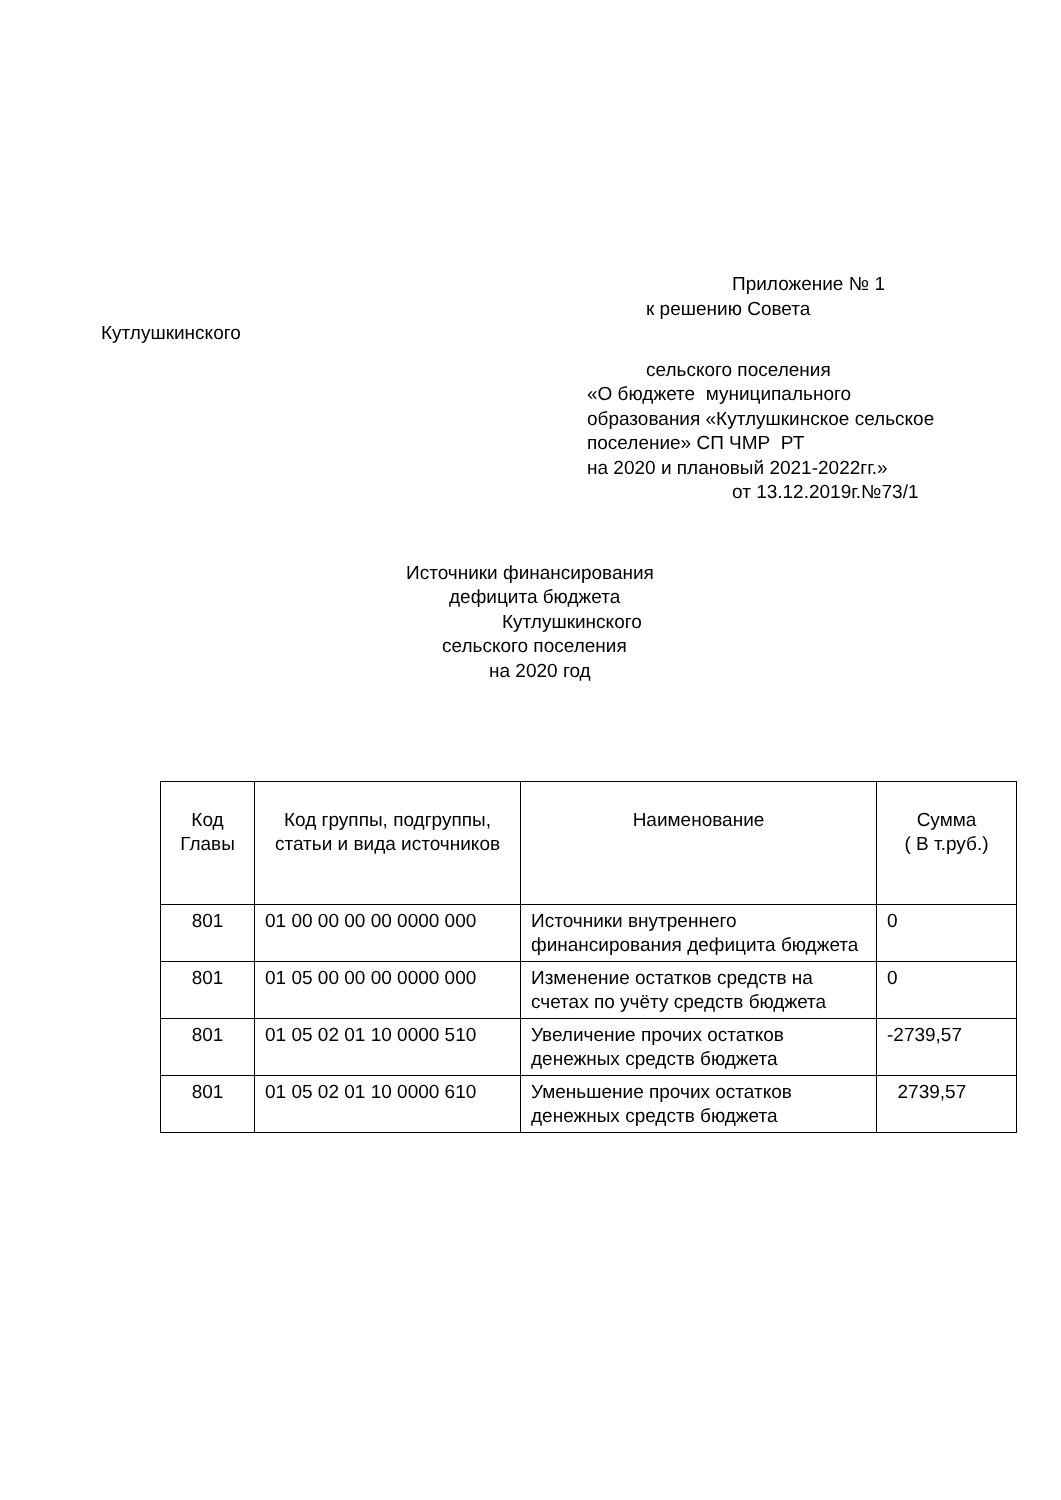Приложение № 1
к решению Совета
Кутлушкинского
сельского поселения
«О бюджете муниципального
образования «Кутлушкинское сельское
поселение» СП ЧМР РТ
на 2020 и плановый 2021-2022гг.»
от 13.12.2019г.№73/1
Источники финансирования
дефицита бюджета
Кутлушкинского
сельского поселения
на 2020 год
| Код Главы | Код группы, подгруппы, статьи и вида источников | Наименование | Сумма ( В т.руб.) |
| --- | --- | --- | --- |
| 801 | 01 00 00 00 00 0000 000 | Источники внутреннего финансирования дефицита бюджета | 0 |
| 801 | 01 05 00 00 00 0000 000 | Изменение остатков средств на счетах по учёту средств бюджета | 0 |
| 801 | 01 05 02 01 10 0000 510 | Увеличение прочих остатков денежных средств бюджета | -2739,57 |
| 801 | 01 05 02 01 10 0000 610 | Уменьшение прочих остатков денежных средств бюджета | 2739,57 |